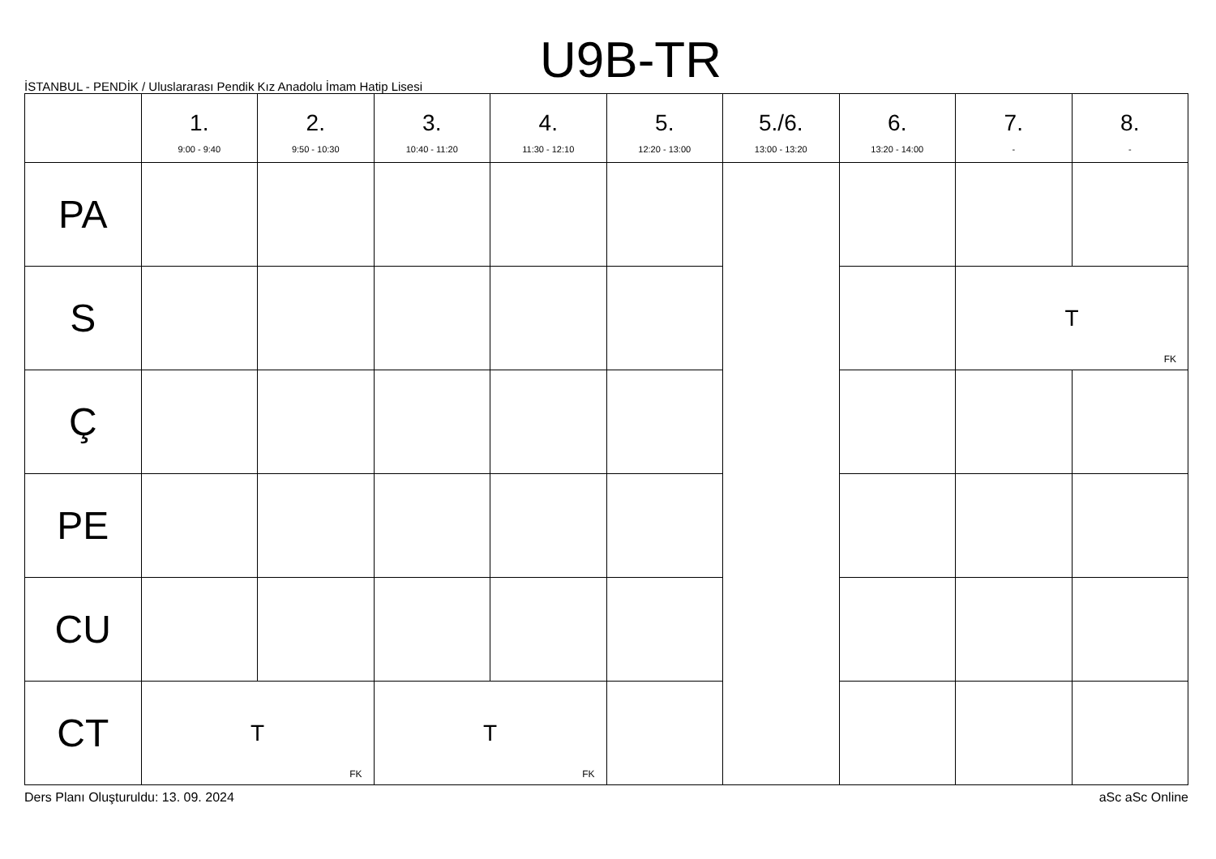U9B-TR
İSTANBUL - PENDİK / Uluslararası Pendik Kız Anadolu İmam Hatip Lisesi
| | 1. 9:00 - 9:40 | 2. 9:50 - 10:30 | 3. 10:40 - 11:20 | 4. 11:30 - 12:10 | 5. 12:20 - 13:00 | 5./6. 13:00 - 13:20 | 6. 13:20 - 14:00 | 7. - | 8. - |
| --- | --- | --- | --- | --- | --- | --- | --- | --- | --- |
| PA | | | | | | | | | |
| S | | | | | | | | T FK | |
| Ç | | | | | | | | | |
| PE | | | | | | | | | |
| CU | | | | | | | | | |
| CT | T FK | | T FK | | | | | | |
Ders Planı Oluşturuldu: 13. 09. 2024 aSc aSc Online